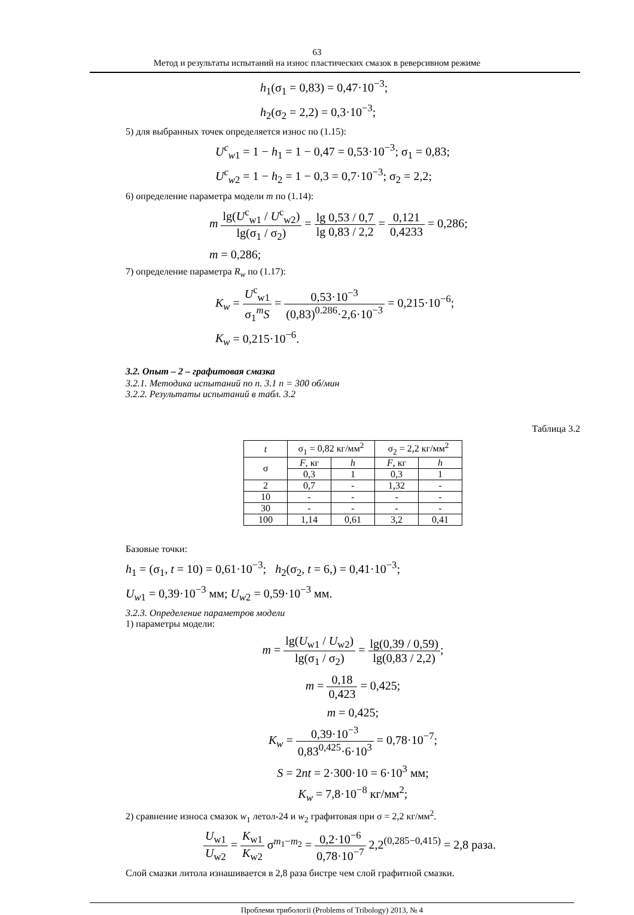63
Метод и результаты испытаний на износ пластических смазок в реверсивном режиме
h<sub>1</sub>(σ<sub>1</sub> = 0,83) = 0,47·10<sup>−3</sup>;
h<sub>2</sub>(σ<sub>2</sub> = 2,2) = 0,3·10<sup>−3</sup>;
5) для выбранных точек определяется износ по (1.15):
U<sup>c</sup><sub>w1</sub> = 1 − h<sub>1</sub> = 1 − 0,47 = 0,53·10<sup>−3</sup>; σ<sub>1</sub> = 0,83;
U<sup>c</sup><sub>w2</sub> = 1 − h<sub>2</sub> = 1 − 0,3 = 0,7·10<sup>−3</sup>; σ<sub>2</sub> = 2,2;
6) определение параметра модели m по (1.14):
m lg(U<sup>c</sup><sub>w1</sub> / U<sup>c</sup><sub>w2</sub>) lg(σ<sub>1</sub> / σ<sub>2</sub>) = lg 0,53 / 0,7 lg 0,83 / 2,2 = 0,121 0,4233 = 0,286;
m = 0,286;
7) определение параметра R<sub>w</sub> по (1.17):
K<sub>w</sub> = U<sup>c</sup><sub>w1</sub> σ<sub>1</sub><sup>m</sup>S = 0,53·10<sup>−3</sup> (0,83)<sup>0.286</sup>·2,6·10<sup>−3</sup> = 0,215·10<sup>−6</sup>;
K<sub>w</sub> = 0,215·10<sup>−6</sup>.
3.2. Опыт – 2 – графитовая смазка
3.2.1. Методика испытаний по п. 3.1 n = 300 об/мин
3.2.2. Результаты испытаний в табл. 3.2
Таблица 3.2
| t | σ<sub>1</sub> = 0,82 кг/мм<sup>2</sup> | | σ<sub>2</sub> = 2,2 кг/мм<sup>2</sup> | |
| --- | --- | --- | --- | --- |
| σ | F , кг | h | F , кг | h |
| | 0,3 | 1 | 0,3 | 1 |
| 2 | 0,7 | - | 1,32 | - |
| 10 | - | - | - | - |
| 30 | - | - | - | - |
| 100 | 1,14 | 0,61 | 3,2 | 0,41 |
Базовые точки:
h<sub>1</sub> = (σ<sub>1</sub>, t = 10) = 0,61·10<sup>−3</sup>; h<sub>2</sub>(σ<sub>2</sub>, t = 6,) = 0,41·10<sup>−3</sup>;
U<sub>w1</sub> = 0,39·10<sup>−3</sup> мм; U<sub>w2</sub> = 0,59·10<sup>−3</sup> мм.
3.2.3. Определение параметров модели
1) параметры модели:
m = lg(U<sub>w1</sub> / U<sub>w2</sub>) lg(σ<sub>1</sub> / σ<sub>2</sub>) = lg(0,39 / 0,59) lg(0,83 / 2,2);
m = 0,18 0,423 = 0,425;
m = 0,425;
K<sub>w</sub> = 0,39·10<sup>−3</sup> 0,83<sup>0,425</sup>·6·10<sup>3</sup> = 0,78·10<sup>−7</sup>;
S = 2nt = 2·300·10 = 6·10<sup>3</sup> мм;
K<sub>w</sub> = 7,8·10<sup>−8</sup> кг/мм<sup>2</sup>;
2) сравнение износа смазок w<sub>1</sub> летол-24 и w<sub>2</sub> графитовая при σ = 2,2 кг/мм<sup>2</sup>.
U<sub>w1</sub> U<sub>w2</sub> = K<sub>w1</sub> K<sub>w2</sub> σ<sup>m<sub>1</sub>−m<sub>2</sub></sup> = 0,2·10<sup>−6</sup> 0,78·10<sup>−7</sup> 2,2<sup>(0,285−0,415)</sup> = 2,8 раза.
Слой смазки литола изнашивается в 2,8 раза бистре чем слой графитной смазки.
Проблеми трибології (Problems of Tribology) 2013, № 4